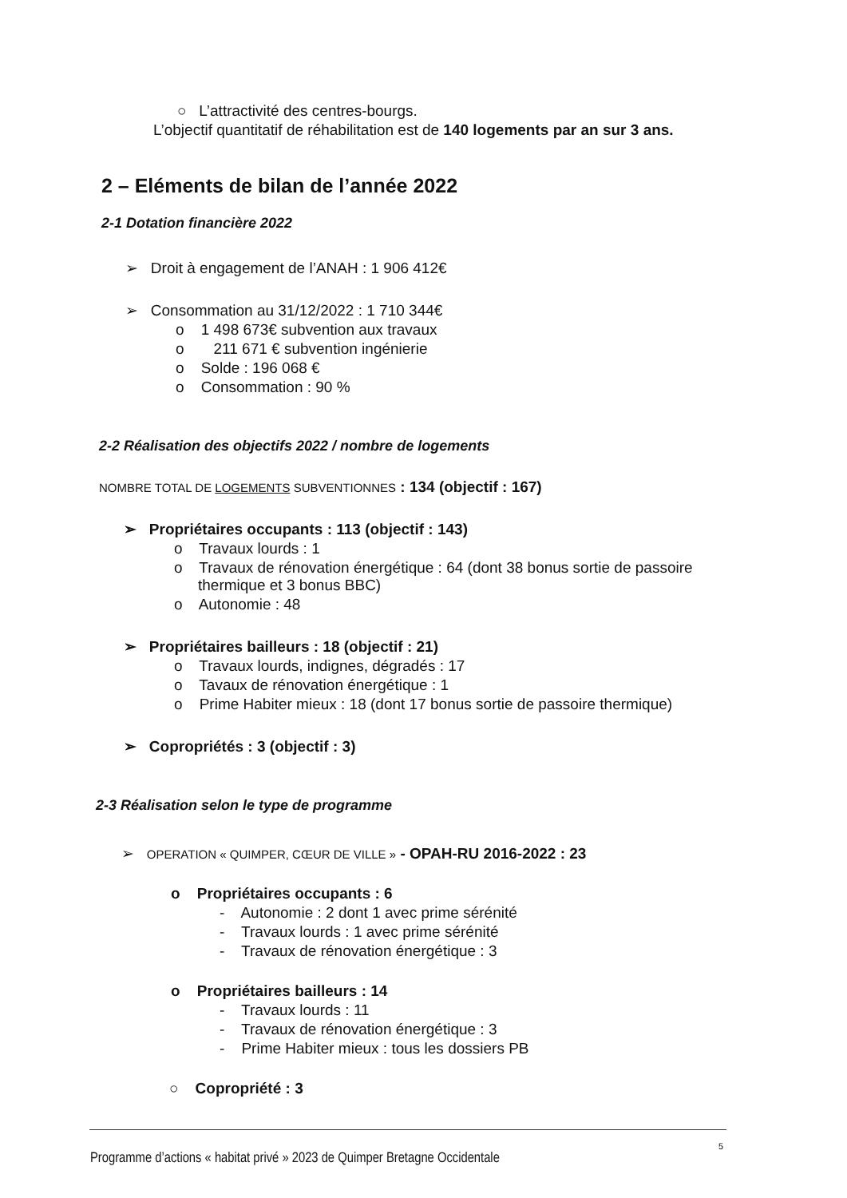○ L’attractivité des centres-bourgs.
L’objectif quantitatif de réhabilitation est de 140 logements par an sur 3 ans.
2 – Eléments de bilan de l’année 2022
2-1 Dotation financière 2022
➢ Droit à engagement de l’ANAH : 1 906 412€
➢ Consommation au 31/12/2022 : 1 710 344€
o 1 498 673€ subvention aux travaux
o 211 671 € subvention ingénierie
o Solde : 196 068 €
o Consommation : 90 %
2-2 Réalisation des objectifs 2022 / nombre de logements
NOMBRE TOTAL DE LOGEMENTS SUBVENTIONNES : 134 (objectif : 167)
➢ Propriétaires occupants : 113 (objectif : 143)
o Travaux lourds : 1
o Travaux de rénovation énergétique : 64 (dont 38 bonus sortie de passoire
thermique et 3 bonus BBC)
o Autonomie : 48
➢ Propriétaires bailleurs : 18 (objectif : 21)
o Travaux lourds, indignes, dégradés : 17
o Tavaux de rénovation énergétique : 1
o Prime Habiter mieux : 18 (dont 17 bonus sortie de passoire thermique)
➢ Copropriétés : 3 (objectif : 3)
2-3 Réalisation selon le type de programme
➢ OPERATION « QUIMPER, CŒUR DE VILLE » - OPAH-RU 2016-2022 : 23
o Propriétaires occupants : 6
- Autonomie : 2 dont 1 avec prime sérénité
- Travaux lourds : 1 avec prime sérénité
- Travaux de rénovation énergétique : 3
o Propriétaires bailleurs : 14
- Travaux lourds : 11
- Travaux de rénovation énergétique : 3
- Prime Habiter mieux : tous les dossiers PB
○ Copropriété : 3
5
Programme d’actions « habitat privé » 2023 de Quimper Bretagne Occidentale